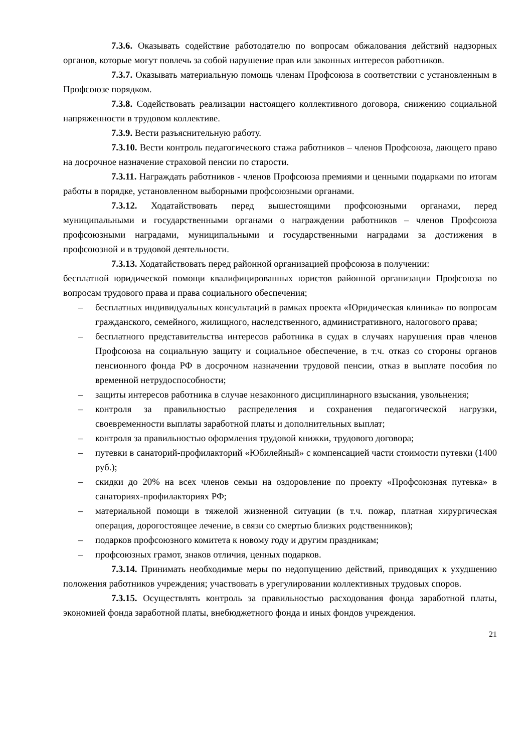7.3.6. Оказывать содействие работодателю по вопросам обжалования действий надзорных органов, которые могут повлечь за собой нарушение прав или законных интересов работников.
7.3.7. Оказывать материальную помощь членам Профсоюза в соответствии с установленным в Профсоюзе порядком.
7.3.8. Содействовать реализации настоящего коллективного договора, снижению социальной напряженности в трудовом коллективе.
7.3.9. Вести разъяснительную работу.
7.3.10. Вести контроль педагогического стажа работников – членов Профсоюза, дающего право на досрочное назначение страховой пенсии по старости.
7.3.11. Награждать работников - членов Профсоюза премиями и ценными подарками по итогам работы в порядке, установленном выборными профсоюзными органами.
7.3.12. Ходатайствовать перед вышестоящими профсоюзными органами, перед муниципальными и государственными органами о награждении работников – членов Профсоюза профсоюзными наградами, муниципальными и государственными наградами за достижения в профсоюзной и в трудовой деятельности.
7.3.13. Ходатайствовать перед районной организацией профсоюза в получении:
бесплатной юридической помощи квалифицированных юристов районной организации Профсоюза по вопросам трудового права и права социального обеспечения;
– бесплатных индивидуальных консультаций в рамках проекта «Юридическая клиника» по вопросам гражданского, семейного, жилищного, наследственного, административного, налогового права;
– бесплатного представительства интересов работника в судах в случаях нарушения прав членов Профсоюза на социальную защиту и социальное обеспечение, в т.ч. отказ со стороны органов пенсионного фонда РФ в досрочном назначении трудовой пенсии, отказ в выплате пособия по временной нетрудоспособности;
– защиты интересов работника в случае незаконного дисциплинарного взыскания, увольнения;
– контроля за правильностью распределения и сохранения педагогической нагрузки, своевременности выплаты заработной платы и дополнительных выплат;
– контроля за правильностью оформления трудовой книжки, трудового договора;
– путевки в санаторий-профилакторий «Юбилейный» с компенсацией части стоимости путевки (1400 руб.);
– скидки до 20% на всех членов семьи на оздоровление по проекту «Профсоюзная путевка» в санаториях-профилакториях РФ;
– материальной помощи в тяжелой жизненной ситуации (в т.ч. пожар, платная хирургическая операция, дорогостоящее лечение, в связи со смертью близких родственников);
– подарков профсоюзного комитета к новому году и другим праздникам;
– профсоюзных грамот, знаков отличия, ценных подарков.
7.3.14. Принимать необходимые меры по недопущению действий, приводящих к ухудшению положения работников учреждения; участвовать в урегулировании коллективных трудовых споров.
7.3.15. Осуществлять контроль за правильностью расходования фонда заработной платы, экономией фонда заработной платы, внебюджетного фонда и иных фондов учреждения.
21